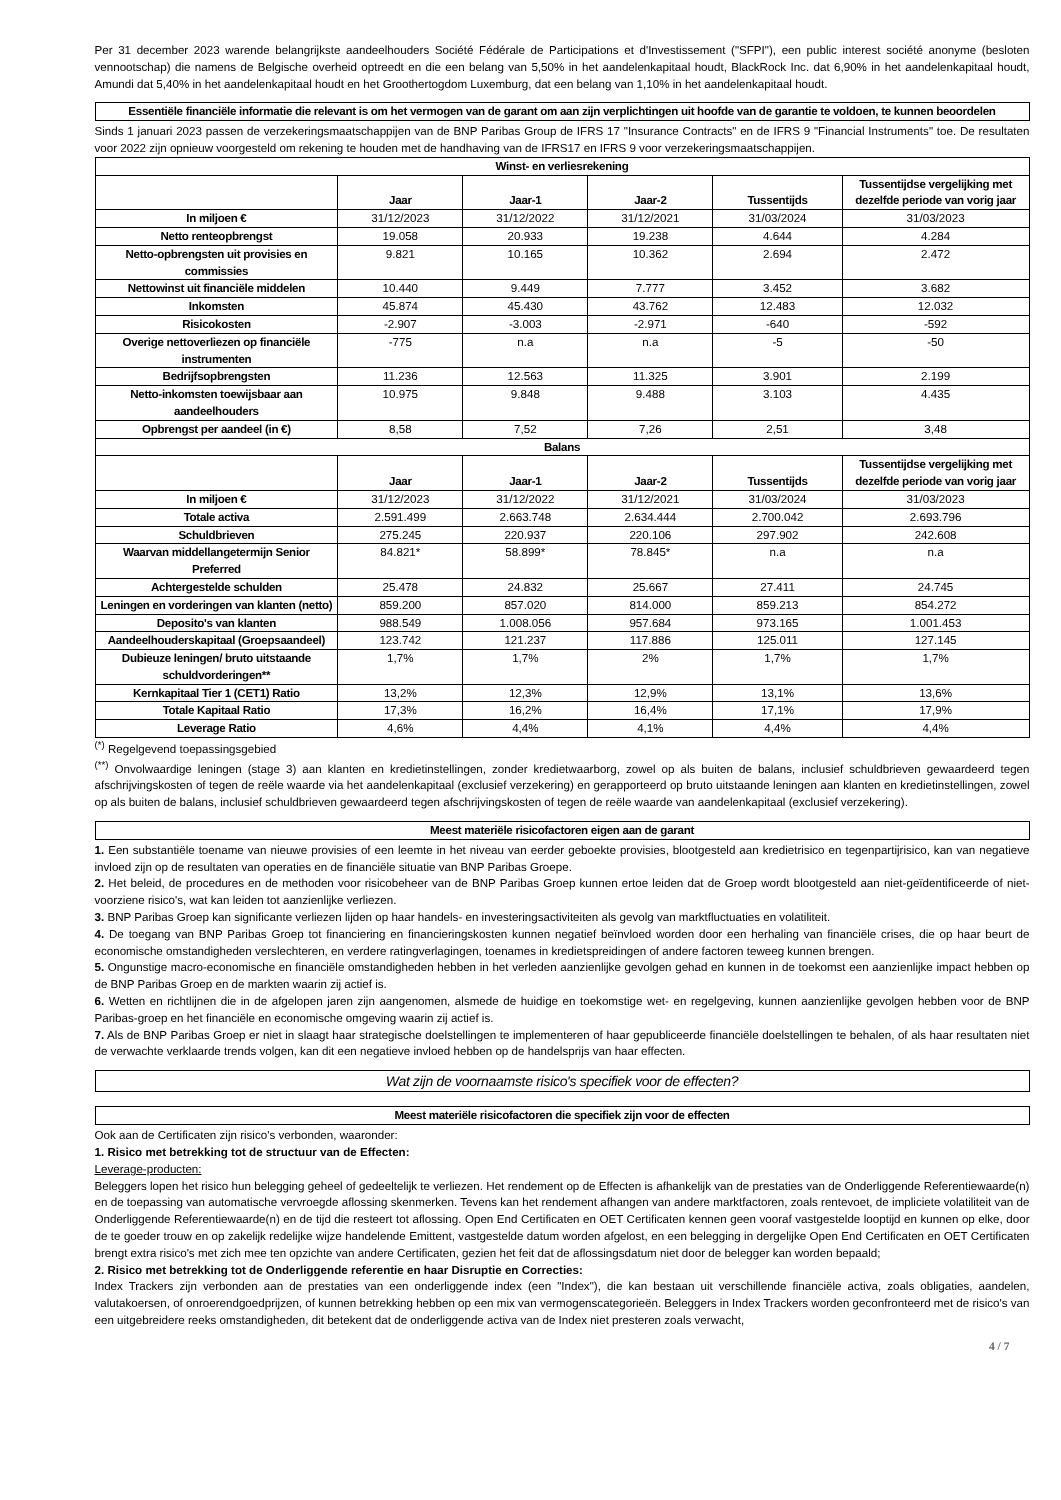Per 31 december 2023 warende belangrijkste aandeelhouders Société Fédérale de Participations et d'Investissement ("SFPI"), een public interest société anonyme (besloten vennootschap) die namens de Belgische overheid optreedt en die een belang van 5,50% in het aandelenkapitaal houdt, BlackRock Inc. dat 6,90% in het aandelenkapitaal houdt, Amundi dat 5,40% in het aandelenkapitaal houdt en het Groothertogdom Luxemburg, dat een belang van 1,10% in het aandelenkapitaal houdt.
Essentiële financiële informatie die relevant is om het vermogen van de garant om aan zijn verplichtingen uit hoofde van de garantie te voldoen, te kunnen beoordelen
Sinds 1 januari 2023 passen de verzekeringsmaatschappijen van de BNP Paribas Group de IFRS 17 "Insurance Contracts" en de IFRS 9 "Financial Instruments" toe. De resultaten voor 2022 zijn opnieuw voorgesteld om rekening te houden met de handhaving van de IFRS17 en IFRS 9 voor verzekeringsmaatschappijen.
| Winst- en verliesrekening | | | | | |
| --- | --- | --- | --- | --- | --- |
| | Jaar | Jaar-1 | Jaar-2 | Tussentijds | Tussentijdse vergelijking met dezelfde periode van vorig jaar |
| In miljoen € | 31/12/2023 | 31/12/2022 | 31/12/2021 | 31/03/2024 | 31/03/2023 |
| Netto renteopbrengst | 19.058 | 20.933 | 19.238 | 4.644 | 4.284 |
| Netto-opbrengsten uit provisies en commissies | 9.821 | 10.165 | 10.362 | 2.694 | 2.472 |
| Nettowinst uit financiële middelen | 10.440 | 9.449 | 7.777 | 3.452 | 3.682 |
| Inkomsten | 45.874 | 45.430 | 43.762 | 12.483 | 12.032 |
| Risicokosten | -2.907 | -3.003 | -2.971 | -640 | -592 |
| Overige nettoverliezen op financiële instrumenten | -775 | n.a | n.a | -5 | -50 |
| Bedrijfsopbrengsten | 11.236 | 12.563 | 11.325 | 3.901 | 2.199 |
| Netto-inkomsten toewijsbaar aan aandeelhouders | 10.975 | 9.848 | 9.488 | 3.103 | 4.435 |
| Opbrengst per aandeel (in €) | 8,58 | 7,52 | 7,26 | 2,51 | 3,48 |
| Balans | | | | | |
| | Jaar | Jaar-1 | Jaar-2 | Tussentijds | Tussentijdse vergelijking met dezelfde periode van vorig jaar |
| In miljoen € | 31/12/2023 | 31/12/2022 | 31/12/2021 | 31/03/2024 | 31/03/2023 |
| Totale activa | 2.591.499 | 2.663.748 | 2.634.444 | 2.700.042 | 2.693.796 |
| Schuldbrieven | 275.245 | 220.937 | 220.106 | 297.902 | 242.608 |
| Waarvan middellangetermijn Senior Preferred | 84.821* | 58.899* | 78.845* | n.a | n.a |
| Achtergestelde schulden | 25.478 | 24.832 | 25.667 | 27.411 | 24.745 |
| Leningen en vorderingen van klanten (netto) | 859.200 | 857.020 | 814.000 | 859.213 | 854.272 |
| Deposito's van klanten | 988.549 | 1.008.056 | 957.684 | 973.165 | 1.001.453 |
| Aandeelhouderskapitaal (Groepsaandeel) | 123.742 | 121.237 | 117.886 | 125.011 | 127.145 |
| Dubieuze leningen/ bruto uitstaande schuldvorderingen** | 1,7% | 1,7% | 2% | 1,7% | 1,7% |
| Kernkapitaal Tier 1 (CET1) Ratio | 13,2% | 12,3% | 12,9% | 13,1% | 13,6% |
| Totale Kapitaal Ratio | 17,3% | 16,2% | 16,4% | 17,1% | 17,9% |
| Leverage Ratio | 4,6% | 4,4% | 4,1% | 4,4% | 4,4% |
<sup>(*)</sup> Regelgevend toepassingsgebied
<sup>(**)</sup> Onvolwaardige leningen (stage 3) aan klanten en kredietinstellingen, zonder kredietwaarborg, zowel op als buiten de balans, inclusief schuldbrieven gewaardeerd tegen afschrijvingskosten of tegen de reële waarde via het aandelenkapitaal (exclusief verzekering) en gerapporteerd op bruto uitstaande leningen aan klanten en kredietinstellingen, zowel op als buiten de balans, inclusief schuldbrieven gewaardeerd tegen afschrijvingskosten of tegen de reële waarde van aandelenkapitaal (exclusief verzekering).
Meest materiële risicofactoren eigen aan de garant
1. Een substantiële toename van nieuwe provisies of een leemte in het niveau van eerder geboekte provisies, blootgesteld aan kredietrisico en tegenpartijrisico, kan van negatieve invloed zijn op de resultaten van operaties en de financiële situatie van BNP Paribas Groepe.
2. Het beleid, de procedures en de methoden voor risicobeheer van de BNP Paribas Groep kunnen ertoe leiden dat de Groep wordt blootgesteld aan niet-geïdentificeerde of niet-voorziene risico's, wat kan leiden tot aanzienlijke verliezen.
3. BNP Paribas Groep kan significante verliezen lijden op haar handels- en investeringsactiviteiten als gevolg van marktfluctuaties en volatiliteit.
4. De toegang van BNP Paribas Groep tot financiering en financieringskosten kunnen negatief beïnvloed worden door een herhaling van financiële crises, die op haar beurt de economische omstandigheden verslechteren, en verdere ratingverlagingen, toenames in kredietspreidingen of andere factoren teweeg kunnen brengen.
5. Ongunstige macro-economische en financiële omstandigheden hebben in het verleden aanzienlijke gevolgen gehad en kunnen in de toekomst een aanzienlijke impact hebben op de BNP Paribas Groep en de markten waarin zij actief is.
6. Wetten en richtlijnen die in de afgelopen jaren zijn aangenomen, alsmede de huidige en toekomstige wet- en regelgeving, kunnen aanzienlijke gevolgen hebben voor de BNP Paribas-groep en het financiële en economische omgeving waarin zij actief is.
7. Als de BNP Paribas Groep er niet in slaagt haar strategische doelstellingen te implementeren of haar gepubliceerde financiële doelstellingen te behalen, of als haar resultaten niet de verwachte verklaarde trends volgen, kan dit een negatieve invloed hebben op de handelsprijs van haar effecten.
Wat zijn de voornaamste risico's specifiek voor de effecten?
Meest materiële risicofactoren die specifiek zijn voor de effecten
Ook aan de Certificaten zijn risico's verbonden, waaronder:
1. Risico met betrekking tot de structuur van de Effecten:
Leverage-producten:
Beleggers lopen het risico hun belegging geheel of gedeeltelijk te verliezen. Het rendement op de Effecten is afhankelijk van de prestaties van de Onderliggende Referentiewaarde(n) en de toepassing van automatische vervroegde aflossing skenmerken. Tevens kan het rendement afhangen van andere marktfactoren, zoals rentevoet, de impliciete volatiliteit van de Onderliggende Referentiewaarde(n) en de tijd die resteert tot aflossing. Open End Certificaten en OET Certificaten kennen geen vooraf vastgestelde looptijd en kunnen op elke, door de te goeder trouw en op zakelijk redelijke wijze handelende Emittent, vastgestelde datum worden afgelost, en een belegging in dergelijke Open End Certificaten en OET Certificaten brengt extra risico's met zich mee ten opzichte van andere Certificaten, gezien het feit dat de aflossingsdatum niet door de belegger kan worden bepaald;
2. Risico met betrekking tot de Onderliggende referentie en haar Disruptie en Correcties:
Index Trackers zijn verbonden aan de prestaties van een onderliggende index (een "Index"), die kan bestaan uit verschillende financiële activa, zoals obligaties, aandelen, valutakoersen, of onroerendgoedprijzen, of kunnen betrekking hebben op een mix van vermogenscategorieën. Beleggers in Index Trackers worden geconfronteerd met de risico's van een uitgebreidere reeks omstandigheden, dit betekent dat de onderliggende activa van de Index niet presteren zoals verwacht,
4 / 7